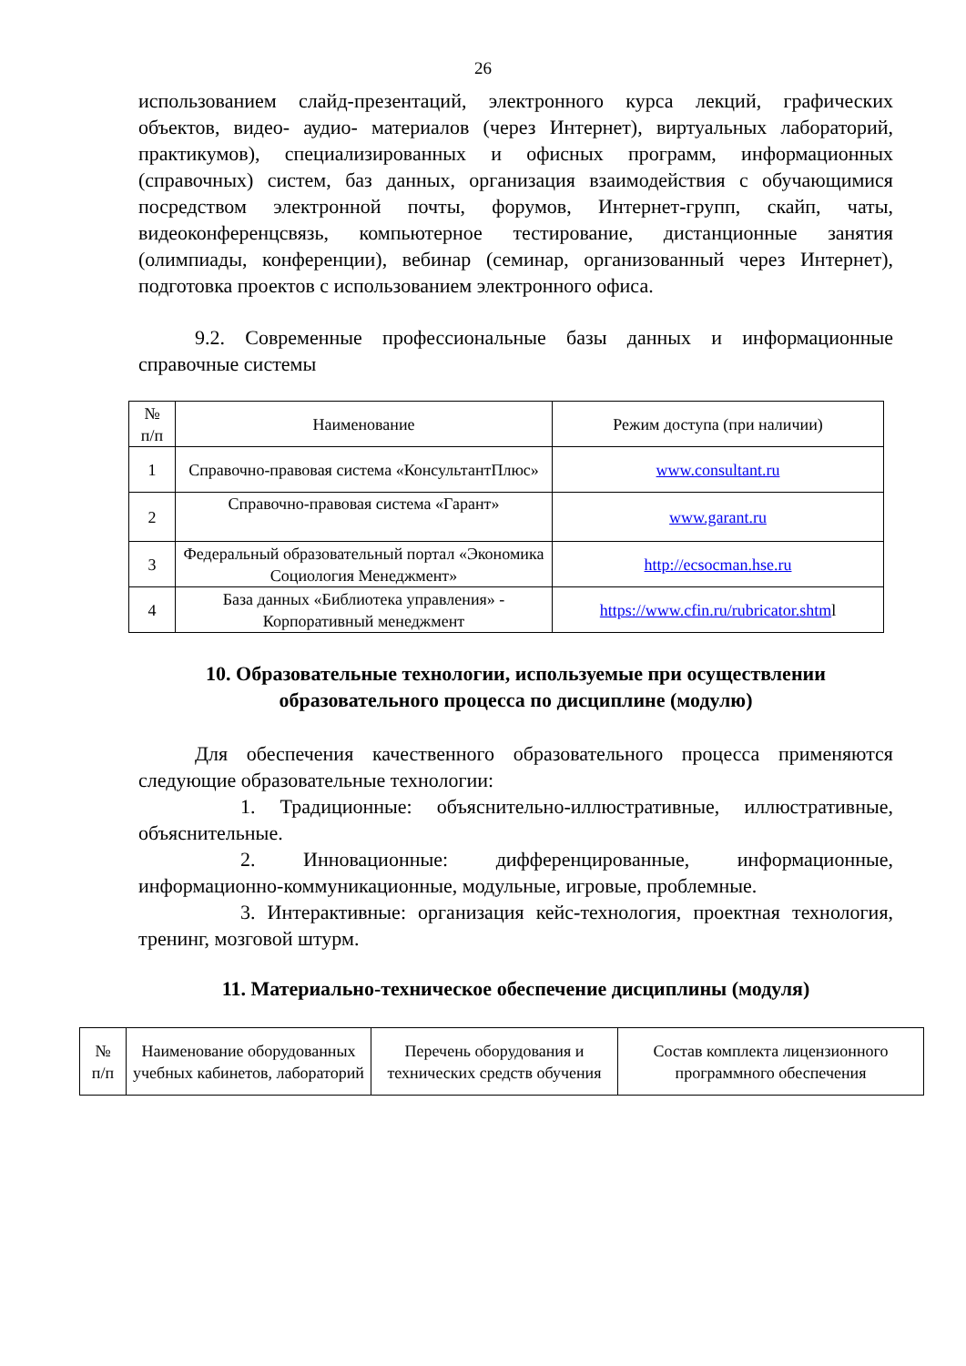26
использованием слайд-презентаций, электронного курса лекций, графических объектов, видео- аудио- материалов (через Интернет), виртуальных лабораторий, практикумов), специализированных и офисных программ, информационных (справочных) систем, баз данных, организация взаимодействия с обучающимися посредством электронной почты, форумов, Интернет-групп, скайп, чаты, видеоконференцсвязь, компьютерное тестирование, дистанционные занятия (олимпиады, конференции), вебинар (семинар, организованный через Интернет), подготовка проектов с использованием электронного офиса.
9.2. Современные профессиональные базы данных и информационные справочные системы
| № п/п | Наименование | Режим доступа (при наличии) |
| --- | --- | --- |
| 1 | Справочно-правовая система «КонсультантПлюс» | www.consultant.ru |
| 2 | Справочно-правовая система «Гарант» | www.garant.ru |
| 3 | Федеральный образовательный портал «Экономика Социология Менеджмент» | http://ecsocman.hse.ru |
| 4 | База данных «Библиотека управления» - Корпоративный менеджмент | https://www.cfin.ru/rubricator.shtm l |
10. Образовательные технологии, используемые при осуществлении образовательного процесса по дисциплине (модулю)
Для обеспечения качественного образовательного процесса применяются следующие образовательные технологии:
1. Традиционные: объяснительно-иллюстративные, иллюстративные, объяснительные.
2. Инновационные: дифференцированные, информационные, информационно-коммуникационные, модульные, игровые, проблемные.
3. Интерактивные: организация кейс-технология, проектная технология, тренинг, мозговой штурм.
11. Материально-техническое обеспечение дисциплины (модуля)
| № п/п | Наименование оборудованных учебных кабинетов, лабораторий | Перечень оборудования и технических средств обучения | Состав комплекта лицензионного программного обеспечения |
| --- | --- | --- | --- |